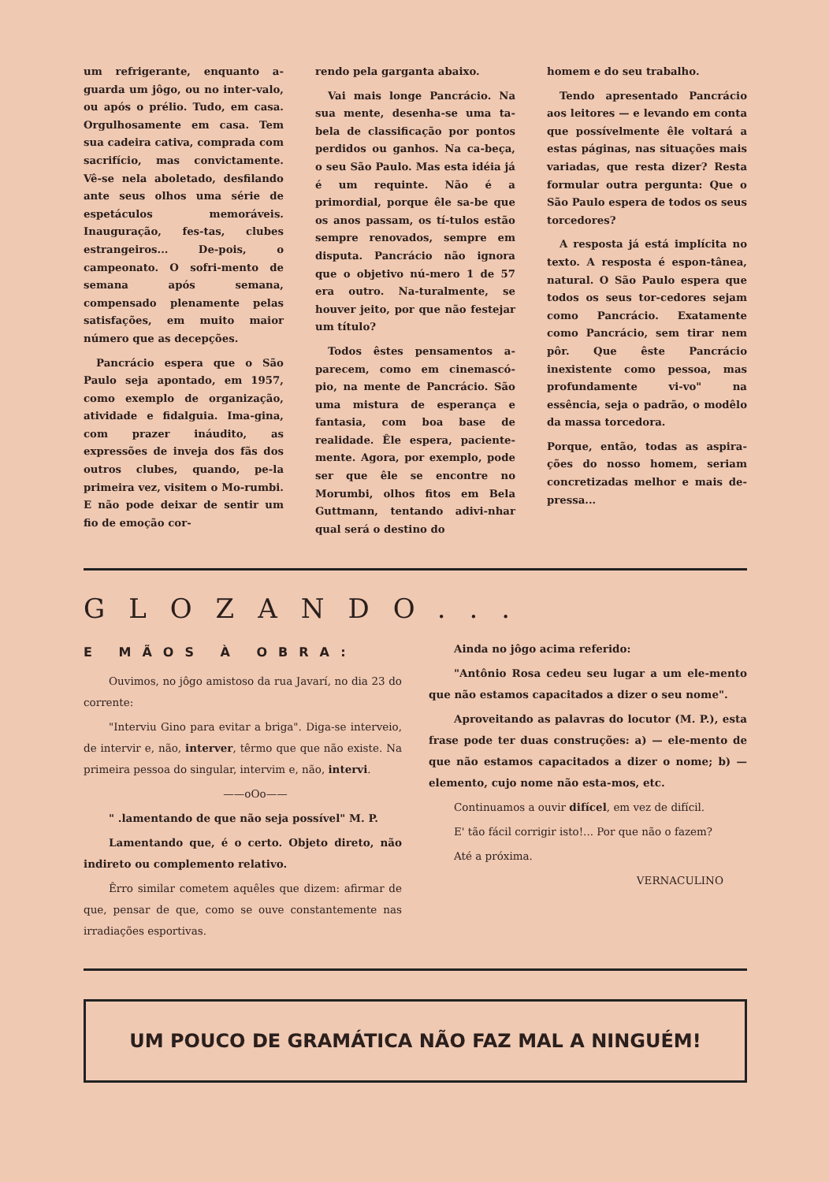um refrigerante, enquanto a-guarda um jôgo, ou no inter-valo, ou após o prélio. Tudo, em casa. Orgulhosamente em casa. Tem sua cadeira cativa, comprada com sacrifício, mas convictamente. Vê-se nela aboletado, desfilando ante seus olhos uma série de espetáculos memoráveis. Inauguração, fes-tas, clubes estrangeiros... De-pois, o campeonato. O sofri-mento de semana após semana, compensado plenamente pelas satisfações, em muito maior número que as decepções.
Pancrácio espera que o São Paulo seja apontado, em 1957, como exemplo de organização, atividade e fidalguia. Ima-gina, com prazer ináudito, as expressões de inveja dos fãs dos outros clubes, quando, pe-la primeira vez, visitem o Mo-rumbi. E não pode deixar de sentir um fio de emoção cor-
rendo pela garganta abaixo.
Vai mais longe Pancrácio. Na sua mente, desenha-se uma ta-bela de classificação por pontos perdidos ou ganhos. Na ca-beça, o seu São Paulo. Mas esta idéia já é um requinte. Não é a primordial, porque êle sa-be que os anos passam, os tí-tulos estão sempre renovados, sempre em disputa. Pancrácio não ignora que o objetivo nú-mero 1 de 57 era outro. Na-turalmente, se houver jeito, por que não festejar um título?
Todos êstes pensamentos a-parecem, como em cinemascó-pio, na mente de Pancrácio. São uma mistura de esperança e fantasia, com boa base de realidade. Êle espera, paciente-mente. Agora, por exemplo, pode ser que êle se encontre no Morumbi, olhos fitos em Bela Guttmann, tentando adivi-nhar qual será o destino do
homem e do seu trabalho.
Tendo apresentado Pancrácio aos leitores — e levando em conta que possívelmente êle voltará a estas páginas, nas situações mais variadas, que resta dizer? Resta formular outra pergunta: Que o São Paulo espera de todos os seus torcedores?
A resposta já está implícita no texto. A resposta é espon-tânea, natural. O São Paulo espera que todos os seus tor-cedores sejam como Pancrácio. Exatamente como Pancrácio, sem tirar nem pôr. Que êste Pancrácio inexistente como pessoa, mas profundamente vi-vo" na essência, seja o padrão, o modêlo da massa torcedora.
Porque, então, todas as aspira-ções do nosso homem, seriam concretizadas melhor e mais de-pressa...
GLOZANDO...
E MÃOS À OBRA:
Ouvimos, no jôgo amistoso da rua Javarí, no dia 23 do corrente:
"Interviu Gino para evitar a briga". Diga-se interveio, de intervir e, não, interver, têrmo que que não existe. Na primeira pessoa do singular, intervim e, não, intervi.
——oOo——
" .lamentando de que não seja possível" M. P.
Lamentando que, é o certo. Objeto direto, não indireto ou complemento relativo.
Êrro similar cometem aquêles que dizem: afirmar de que, pensar de que, como se ouve constantemente nas irradiações esportivas.
Ainda no jôgo acima referido:
"Antônio Rosa cedeu seu lugar a um ele-mento que não estamos capacitados a dizer o seu nome".
Aproveitando as palavras do locutor (M. P.), esta frase pode ter duas construções: a) — ele-mento de que não estamos capacitados a dizer o nome; b) — elemento, cujo nome não esta-mos, etc.
Continuamos a ouvir difícel, em vez de difícil.
E' tão fácil corrigir isto!... Por que não o fazem?
Até a próxima.
VERNACULINO
UM POUCO DE GRAMÁTICA NÃO FAZ MAL A NINGUÉM!